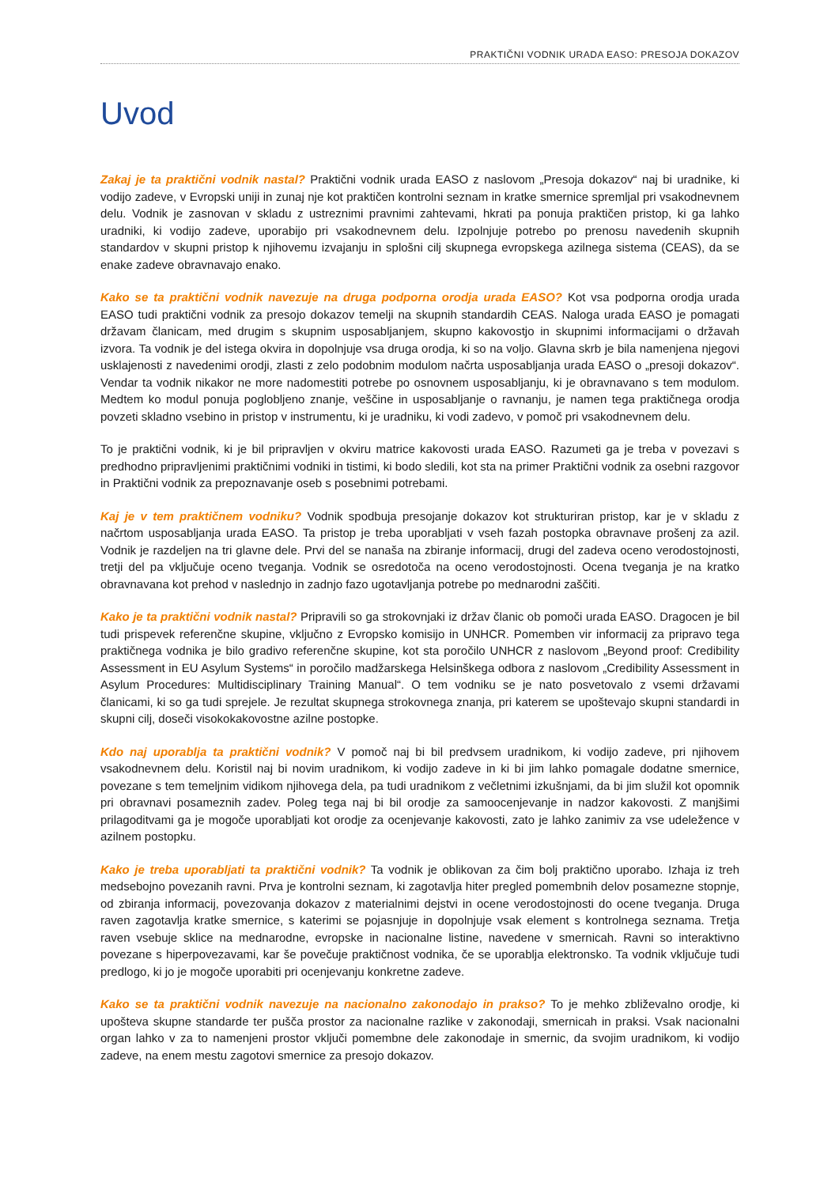PRAKTIČNI VODNIK URADA EASO: PRESOJA DOKAZOV
Uvod
Zakaj je ta praktični vodnik nastal? Praktični vodnik urada EASO z naslovom „Presoja dokazov“ naj bi uradnike, ki vodijo zadeve, v Evropski uniji in zunaj nje kot praktičen kontrolni seznam in kratke smernice spremljal pri vsakodnevnem delu. Vodnik je zasnovan v skladu z ustreznimi pravnimi zahtevami, hkrati pa ponuja praktičen pristop, ki ga lahko uradniki, ki vodijo zadeve, uporabijo pri vsakodnevnem delu. Izpolnjuje potrebo po prenosu navedenih skupnih standardov v skupni pristop k njihovemu izvajanju in splošni cilj skupnega evropskega azilnega sistema (CEAS), da se enake zadeve obravnavajo enako.
Kako se ta praktični vodnik navezuje na druga podporna orodja urada EASO? Kot vsa podporna orodja urada EASO tudi praktični vodnik za presojo dokazov temelji na skupnih standardih CEAS. Naloga urada EASO je pomagati državam članicam, med drugim s skupnim usposabljanjem, skupno kakovostjo in skupnimi informacijami o državah izvora. Ta vodnik je del istega okvira in dopolnjuje vsa druga orodja, ki so na voljo. Glavna skrb je bila namenjena njegovi usklajenosti z navedenimi orodji, zlasti z zelo podobnim modulom načrta usposabljanja urada EASO o „presoji dokazov“. Vendar ta vodnik nikakor ne more nadomestiti potrebe po osnovnem usposabljanju, ki je obravnavano s tem modulom. Medtem ko modul ponuja poglobljeno znanje, veščine in usposabljanje o ravnanju, je namen tega praktičnega orodja povzeti skladno vsebino in pristop v instrumentu, ki je uradniku, ki vodi zadevo, v pomoč pri vsakodnevnem delu.
To je praktični vodnik, ki je bil pripravljen v okviru matrice kakovosti urada EASO. Razumeti ga je treba v povezavi s predhodno pripravljenimi praktičnimi vodniki in tistimi, ki bodo sledili, kot sta na primer Praktični vodnik za osebni razgovor in Praktični vodnik za prepoznavanje oseb s posebnimi potrebami.
Kaj je v tem praktičnem vodniku? Vodnik spodbuja presojanje dokazov kot strukturiran pristop, kar je v skladu z načrtom usposabljanja urada EASO. Ta pristop je treba uporabljati v vseh fazah postopka obravnave prošenj za azil. Vodnik je razdeljen na tri glavne dele. Prvi del se nanaša na zbiranje informacij, drugi del zadeva oceno verodostojnosti, tretji del pa vključuje oceno tveganja. Vodnik se osredotoča na oceno verodostojnosti. Ocena tveganja je na kratko obravnavana kot prehod v naslednjo in zadnjo fazo ugotavljanja potrebe po mednarodni zaščiti.
Kako je ta praktični vodnik nastal? Pripravili so ga strokovnjaki iz držav članic ob pomoči urada EASO. Dragocen je bil tudi prispevek referenčne skupine, vključno z Evropsko komisijo in UNHCR. Pomemben vir informacij za pripravo tega praktičnega vodnika je bilo gradivo referenčne skupine, kot sta poročilo UNHCR z naslovom „Beyond proof: Credibility Assessment in EU Asylum Systems“ in poročilo madžarskega Helsinškega odbora z naslovom „Credibility Assessment in Asylum Procedures: Multidisciplinary Training Manual“. O tem vodniku se je nato posvetovalo z vsemi državami članicami, ki so ga tudi sprejele. Je rezultat skupnega strokovnega znanja, pri katerem se upoštevajo skupni standardi in skupni cilj, doseči visokokakovostne azilne postopke.
Kdo naj uporablja ta praktični vodnik? V pomoč naj bi bil predvsem uradnikom, ki vodijo zadeve, pri njihovem vsakodnevnem delu. Koristil naj bi novim uradnikom, ki vodijo zadeve in ki bi jim lahko pomagale dodatne smernice, povezane s tem temeljnim vidikom njihovega dela, pa tudi uradnikom z večletnimi izkušnjami, da bi jim služil kot opomnik pri obravnavi posameznih zadev. Poleg tega naj bi bil orodje za samoocenjevanje in nadzor kakovosti. Z manjšimi prilagoditvami ga je mogoče uporabljati kot orodje za ocenjevanje kakovosti, zato je lahko zanimiv za vse udeležence v azilnem postopku.
Kako je treba uporabljati ta praktični vodnik? Ta vodnik je oblikovan za čim bolj praktično uporabo. Izhaja iz treh medsebojno povezanih ravni. Prva je kontrolni seznam, ki zagotavlja hiter pregled pomembnih delov posamezne stopnje, od zbiranja informacij, povezovanja dokazov z materialnimi dejstvi in ocene verodostojnosti do ocene tveganja. Druga raven zagotavlja kratke smernice, s katerimi se pojasnjuje in dopolnjuje vsak element s kontrolnega seznama. Tretja raven vsebuje sklice na mednarodne, evropske in nacionalne listine, navedene v smernicah. Ravni so interaktivno povezane s hiperpovezavami, kar še povečuje praktičnost vodnika, če se uporablja elektronsko. Ta vodnik vključuje tudi predlogo, ki jo je mogoče uporabiti pri ocenjevanju konkretne zadeve.
Kako se ta praktični vodnik navezuje na nacionalno zakonodajo in prakso? To je mehko zbliževalno orodje, ki upošteva skupne standarde ter pušča prostor za nacionalne razlike v zakonodaji, smernicah in praksi. Vsak nacionalni organ lahko v za to namenjeni prostor vključi pomembne dele zakonodaje in smernic, da svojim uradnikom, ki vodijo zadeve, na enem mestu zagotovi smernice za presojo dokazov.